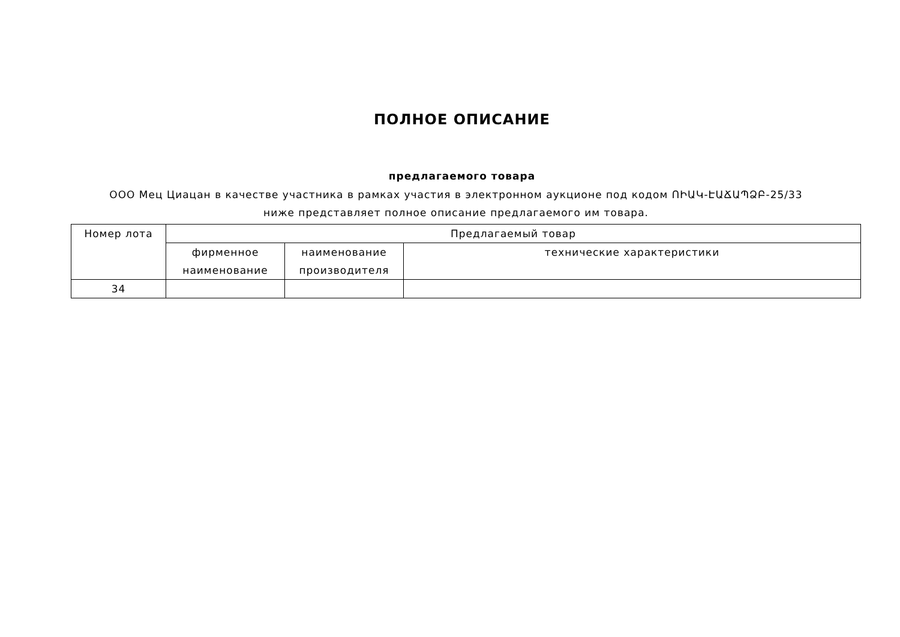ПОЛНОЕ ОПИСАНИЕ
предлагаемого товара
ООО Мец Циацан в качестве участника в рамках участия в электронном аукционе под кодом ՈԻԱԿ-ԷԱՃԱՊՁԲ-25/33 ниже представляет полное описание предлагаемого им товара.
| Номер лота | Предлагаемый товар | | |
| --- | --- | --- | --- |
| | фирменное наименование | наименование производителя | технические характеристики |
| 34 | | | |